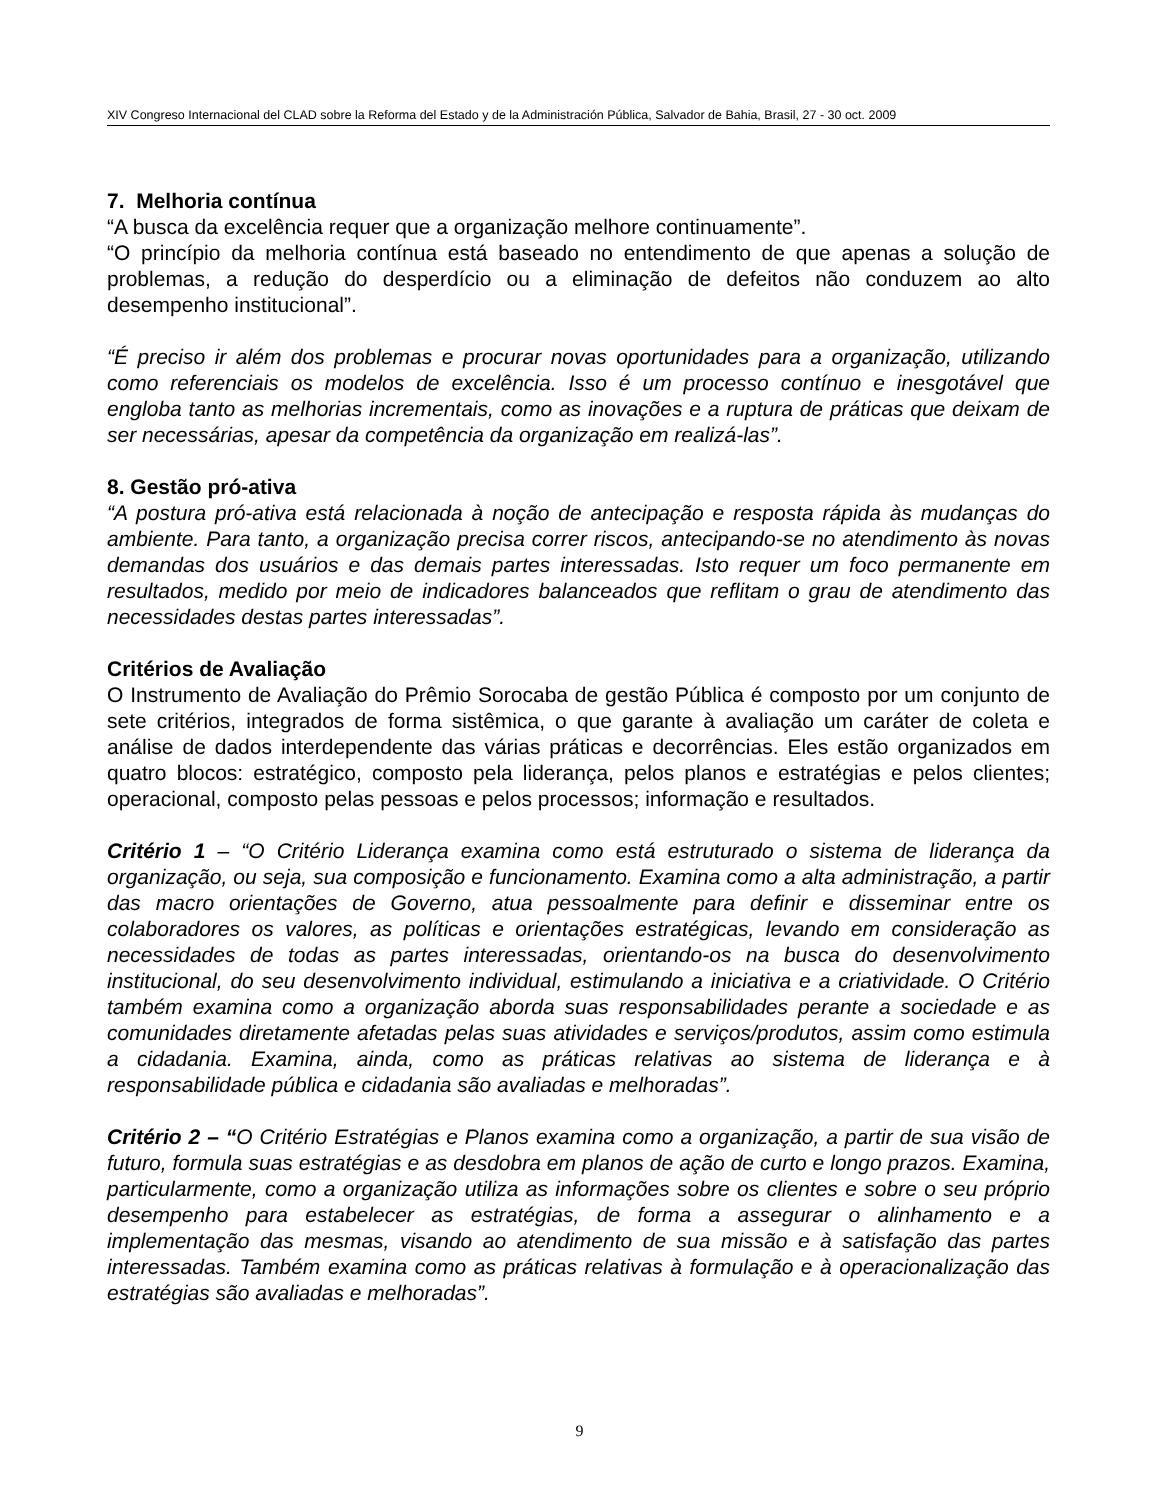XIV Congreso Internacional del CLAD sobre la Reforma del Estado y de la Administración Pública, Salvador de Bahia, Brasil, 27 - 30 oct. 2009
7. Melhoria contínua
“A busca da excelência requer que a organização melhore continuamente”.
“O princípio da melhoria contínua está baseado no entendimento de que apenas a solução de problemas, a redução do desperdício ou a eliminação de defeitos não conduzem ao alto desempenho institucional”.
“É preciso ir além dos problemas e procurar novas oportunidades para a organização, utilizando como referenciais os modelos de excelência. Isso é um processo contínuo e inesgotável que engloba tanto as melhorias incrementais, como as inovações e a ruptura de práticas que deixam de ser necessárias, apesar da competência da organização em realizá-las”.
8. Gestão pró-ativa
“A postura pró-ativa está relacionada à noção de antecipação e resposta rápida às mudanças do ambiente. Para tanto, a organização precisa correr riscos, antecipando-se no atendimento às novas demandas dos usuários e das demais partes interessadas. Isto requer um foco permanente em resultados, medido por meio de indicadores balanceados que reflitam o grau de atendimento das necessidades destas partes interessadas”.
Critérios de Avaliação
O Instrumento de Avaliação do Prêmio Sorocaba de gestão Pública é composto por um conjunto de sete critérios, integrados de forma sistêmica, o que garante à avaliação um caráter de coleta e análise de dados interdependente das várias práticas e decorrências. Eles estão organizados em quatro blocos: estratégico, composto pela liderança, pelos planos e estratégias e pelos clientes; operacional, composto pelas pessoas e pelos processos; informação e resultados.
Critério 1 – “O Critério Liderança examina como está estruturado o sistema de liderança da organização, ou seja, sua composição e funcionamento. Examina como a alta administração, a partir das macro orientações de Governo, atua pessoalmente para definir e disseminar entre os colaboradores os valores, as políticas e orientações estratégicas, levando em consideração as necessidades de todas as partes interessadas, orientando-os na busca do desenvolvimento institucional, do seu desenvolvimento individual, estimulando a iniciativa e a criatividade. O Critério também examina como a organização aborda suas responsabilidades perante a sociedade e as comunidades diretamente afetadas pelas suas atividades e serviços/produtos, assim como estimula a cidadania. Examina, ainda, como as práticas relativas ao sistema de liderança e à responsabilidade pública e cidadania são avaliadas e melhoradas”.
Critério 2 – “O Critério Estratégias e Planos examina como a organização, a partir de sua visão de futuro, formula suas estratégias e as desdobra em planos de ação de curto e longo prazos. Examina, particularmente, como a organização utiliza as informações sobre os clientes e sobre o seu próprio desempenho para estabelecer as estratégias, de forma a assegurar o alinhamento e a implementação das mesmas, visando ao atendimento de sua missão e à satisfação das partes interessadas. Também examina como as práticas relativas à formulação e à operacionalização das estratégias são avaliadas e melhoradas”.
9